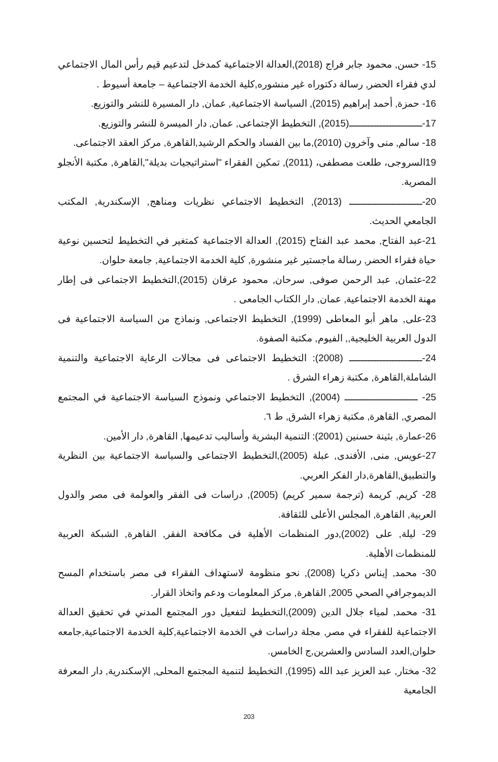15- حسن, محمود جابر فراج (2018),العدالة الاجتماعية كمدخل لتدعيم قيم رأس المال الاجتماعي لدي فقراء الحضر, رسالة دكتوراه غير منشوره,كلية الخدمة الاجتماعية – جامعة أسيوط .
16- حمزة, أحمد إبراهيم (2015), السياسة الاجتماعية, عمان, دار المسيرة للنشر والتوزيع.
17-ــــــــــــــــــــــــ(2015), التخطيط الإجتماعى, عمان, دار الميسرة للنشر والتوزيع.
18- سالم, منى وآخرون (2010),ما بين الفساد والحكم الرشيد,القاهرة, مركز العقد الاجتماعى.
19السروجى، طلعت مصطفى، (2011), تمكين الفقراء "استراتيجيات بديلة",القاهرة, مكتبة الأنجلو المصرية.
20-ــــــــــــــــــــــــ (2013), التخطيط الاجتماعي نظريات ومناهج, الإسكندرية, المكتب الجامعي الحديث.
21-عبد الفتاح, محمد عبد الفتاح (2015), العدالة الاجتماعية كمتغير في التخطيط لتحسين نوعية حياة فقراء الحضر, رسالة ماجستير غير منشورة, كلية الخدمة الاجتماعية, جامعة حلوان.
22-عثمان, عبد الرحمن صوفى, سرحان, محمود عرفان (2015),التخطيط الاجتماعى فى إطار مهنة الخدمة الاجتماعية, عمان, دار الكتاب الجامعى .
23-على, ماهر أبو المعاطى (1999), التخطيط الاجتماعى, ونماذج من السياسة الاجتماعية فى الدول العربية الخليجية,, الفيوم, مكتبة الصفوة.
24-ــــــــــــــــــــــــ (2008): التخطيط الاجتماعى فى مجالات الرعاية الاجتماعية والتنمية الشاملة,القاهرة, مكتبة زهراء الشرق .
25- ــــــــــــــــــــــــ (2004), التخطيط الاجتماعي ونموذج السياسة الاجتماعية في المجتمع المصري, القاهرة, مكتبة زهراء الشرق, ط ٦.
26-عمارة, بثينة حسنين (2001): التنمية البشرية وأساليب تدعيمها, القاهرة, دار الأمين.
27-عويس, منى, الأفندى, عبلة (2005),التخطيط الاجتماعى والسياسة الاجتماعية بين النظرية والتطبيق,القاهرة,دار الفكر العربي.
28- كريم, كريمة (ترجمة سمير كريم) (2005), دراسات فى الفقر والعولمة فى مصر والدول العربية, القاهرة, المجلس الأعلى للثقافة.
29- ليلة, على (2002),دور المنظمات الأهلية فى مكافحة الفقر, القاهرة, الشبكة العربية للمنظمات الأهلية.
30- محمد, إيناس ذكريا (2008), نحو منظومة لاستهداف الفقراء فى مصر باستخدام المسح الديموجرافي الصحي 2005, القاهرة, مركز المعلومات ودعم واتخاذ القرار.
31- محمد, لمياء جلال الدين (2009),التخطيط لتفعيل دور المجتمع المدني في تحقيق العدالة الاجتماعية للفقراء في مصر, مجلة دراسات في الخدمة الاجتماعية,كلية الخدمة الاجتماعية,جامعه حلوان,العدد السادس والعشرين,ج الخامس.
32- مختار, عبد العزيز عبد الله (1995), التخطيط لتنمية المجتمع المحلى, الإسكندرية, دار المعرفة الجامعية
203